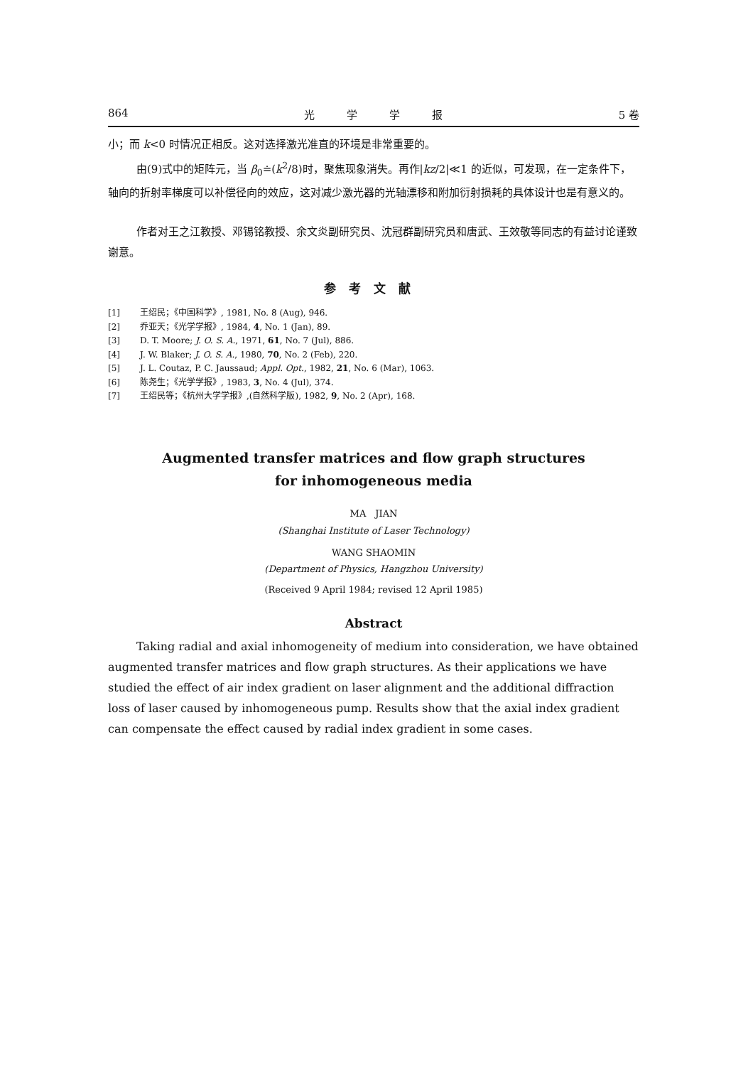864 光　　　学　　　学　　　报 5 卷
小；而 k<0 时情况正相反。这对选择激光准直的环境是非常重要的。
由(9)式中的矩阵元，当 β<sub>0</sub>≐(k<sup>2</sup>/8)时，聚焦现象消失。再作|kz/2|≪1 的近似，可发现，在一定条件下，轴向的折射率梯度可以补偿径向的效应，这对减少激光器的光轴漂移和附加衍射损耗的具体设计也是有意义的。
作者对王之江教授、邓锡铭教授、余文炎副研究员、沈冠群副研究员和唐武、王效敬等同志的有益讨论谨致谢意。
参考文献
[1] 王绍民；《中国科学》, 1981, No. 8 (Aug), 946.
[2] 乔亚天；《光学学报》, 1984, 4, No. 1 (Jan), 89.
[3] D. T. Moore; J. O. S. A., 1971, 61, No. 7 (Jul), 886.
[4] J. W. Blaker; J. O. S. A., 1980, 70, No. 2 (Feb), 220.
[5] J. L. Coutaz, P. C. Jaussaud; Appl. Opt., 1982, 21, No. 6 (Mar), 1063.
[6] 陈尧生；《光学学报》, 1983, 3, No. 4 (Jul), 374.
[7] 王绍民等；《杭州大学学报》,(自然科学版), 1982, 9, No. 2 (Apr), 168.
Augmented transfer matrices and flow graph structures
for inhomogeneous media
MA　JIAN
(Shanghai Institute of Laser Technology)
WANG SHAOMIN
(Department of Physics, Hangzhou University)
(Received 9 April 1984; revised 12 April 1985)
Abstract
Taking radial and axial inhomogeneity of medium into consideration, we have obtained augmented transfer matrices and flow graph structures. As their applications we have studied the effect of air index gradient on laser alignment and the additional diffraction loss of laser caused by inhomogeneous pump. Results show that the axial index gradient can compensate the effect caused by radial index gradient in some cases.